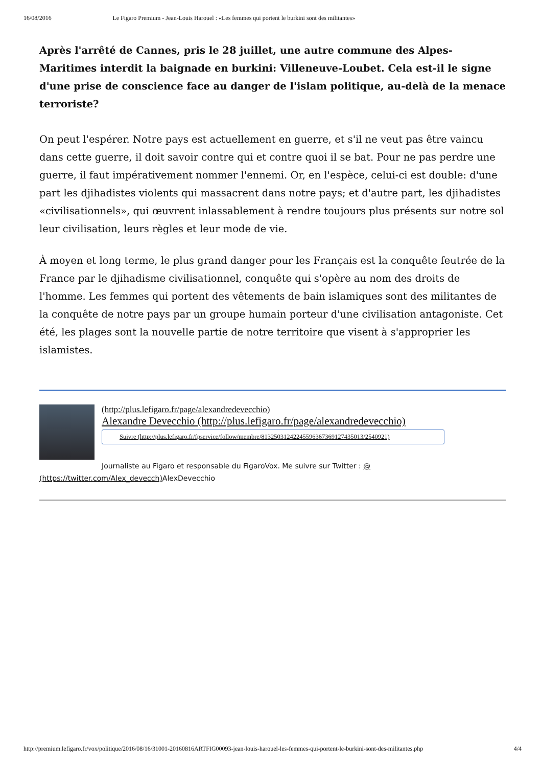16/08/2016 Le Figaro Premium - Jean-Louis Harouel : «Les femmes qui portent le burkini sont des militantes»
Après l'arrêté de Cannes, pris le 28 juillet, une autre commune des Alpes-Maritimes interdit la baignade en burkini: Villeneuve-Loubet. Cela est-il le signe d'une prise de conscience face au danger de l'islam politique, au-delà de la menace terroriste?
On peut l'espérer. Notre pays est actuellement en guerre, et s'il ne veut pas être vaincu dans cette guerre, il doit savoir contre qui et contre quoi il se bat. Pour ne pas perdre une guerre, il faut impérativement nommer l'ennemi. Or, en l'espèce, celui-ci est double: d'une part les djihadistes violents qui massacrent dans notre pays; et d'autre part, les djihadistes «civilisationnels», qui œuvrent inlassablement à rendre toujours plus présents sur notre sol leur civilisation, leurs règles et leur mode de vie.
À moyen et long terme, le plus grand danger pour les Français est la conquête feutrée de la France par le djihadisme civilisationnel, conquête qui s'opère au nom des droits de l'homme. Les femmes qui portent des vêtements de bain islamiques sont des militantes de la conquête de notre pays par un groupe humain porteur d'une civilisation antagoniste. Cet été, les plages sont la nouvelle partie de notre territoire que visent à s'approprier les islamistes.
(http://plus.lefigaro.fr/page/alexandredevecchio)
Alexandre Devecchio (http://plus.lefigaro.fr/page/alexandredevecchio)
Suivre (http://plus.lefigaro.fr/fpservice/follow/membre/8132503124224559636736912743501​3/2540921)
Journaliste au Figaro et responsable du FigaroVox. Me suivre sur Twitter : @
(https://twitter.com/Alex_devecch) AlexDevecchio
http://premium.lefigaro.fr/vox/politique/2016/08/16/31001-20160816ARTFIG00093-jean-louis-harouel-les-femmes-qui-portent-le-burkini-sont-des-militantes.php 4/4